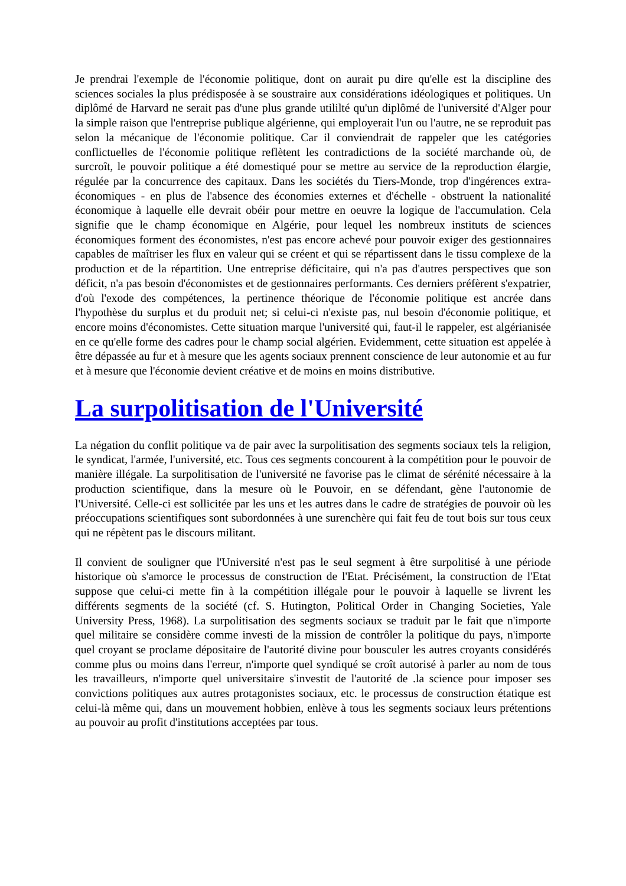Je prendrai l'exemple de l'économie politique, dont on aurait pu dire qu'elle est la discipline des sciences sociales la plus prédisposée à se soustraire aux considérations idéologiques et politiques. Un diplômé de Harvard ne serait pas d'une plus grande utililté qu'un diplômé de l'université d'Alger pour la simple raison que l'entreprise publique algérienne, qui employerait l'un ou l'autre, ne se reproduit pas selon la mécanique de l'économie politique. Car il conviendrait de rappeler que les catégories conflictuelles de l'économie politique reflètent les contradictions de la société marchande où, de surcroît, le pouvoir politique a été domestiqué pour se mettre au service de la reproduction élargie, régulée par la concurrence des capitaux. Dans les sociétés du Tiers-Monde, trop d'ingérences extra-économiques - en plus de l'absence des économies externes et d'échelle - obstruent la nationalité économique à laquelle elle devrait obéir pour mettre en oeuvre la logique de l'accumulation. Cela signifie que le champ économique en Algérie, pour lequel les nombreux instituts de sciences économiques forment des économistes, n'est pas encore achevé pour pouvoir exiger des gestionnaires capables de maîtriser les flux en valeur qui se créent et qui se répartissent dans le tissu complexe de la production et de la répartition. Une entreprise déficitaire, qui n'a pas d'autres perspectives que son déficit, n'a pas besoin d'économistes et de gestionnaires performants. Ces derniers préfèrent s'expatrier, d'où l'exode des compétences, la pertinence théorique de l'économie politique est ancrée dans l'hypothèse du surplus et du produit net; si celui-ci n'existe pas, nul besoin d'économie politique, et encore moins d'économistes. Cette situation marque l'université qui, faut-il le rappeler, est algérianisée en ce qu'elle forme des cadres pour le champ social algérien. Evidemment, cette situation est appelée à être dépassée au fur et à mesure que les agents sociaux prennent conscience de leur autonomie et au fur et à mesure que l'économie devient créative et de moins en moins distributive.
La surpolitisation de l'Université
La négation du conflit politique va de pair avec la surpolitisation des segments sociaux tels la religion, le syndicat, l'armée, l'université, etc. Tous ces segments concourent à la compétition pour le pouvoir de manière illégale. La surpolitisation de l'université ne favorise pas le climat de sérénité nécessaire à la production scientifique, dans la mesure où le Pouvoir, en se défendant, gène l'autonomie de l'Université. Celle-ci est sollicitée par les uns et les autres dans le cadre de stratégies de pouvoir où les préoccupations scientifiques sont subordonnées à une surenchère qui fait feu de tout bois sur tous ceux qui ne répètent pas le discours militant.
Il convient de souligner que l'Université n'est pas le seul segment à être surpolitisé à une période historique où s'amorce le processus de construction de l'Etat. Précisément, la construction de l'Etat suppose que celui-ci mette fin à la compétition illégale pour le pouvoir à laquelle se livrent les différents segments de la société (cf. S. Hutington, Political Order in Changing Societies, Yale University Press, 1968). La surpolitisation des segments sociaux se traduit par le fait que n'importe quel militaire se considère comme investi de la mission de contrôler la politique du pays, n'importe quel croyant se proclame dépositaire de l'autorité divine pour bousculer les autres croyants considérés comme plus ou moins dans l'erreur, n'importe quel syndiqué se croît autorisé à parler au nom de tous les travailleurs, n'importe quel universitaire s'investit de l'autorité de .la science pour imposer ses convictions politiques aux autres protagonistes sociaux, etc. le processus de construction étatique est celui-là même qui, dans un mouvement hobbien, enlève à tous les segments sociaux leurs prétentions au pouvoir au profit d'institutions acceptées par tous.